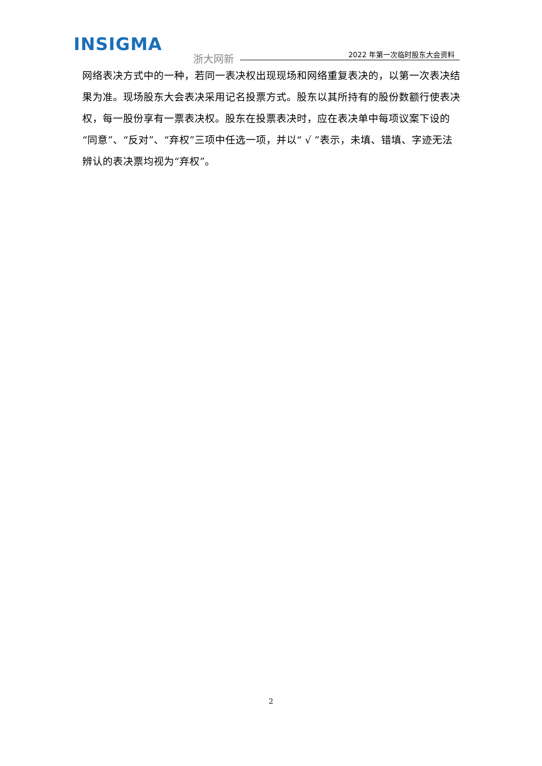INSIGMA
浙大网新 2022 年第一次临时股东大会资料
网络表决方式中的一种，若同一表决权出现现场和网络重复表决的，以第一次表决结果为准。现场股东大会表决采用记名投票方式。股东以其所持有的股份数额行使表决权，每一股份享有一票表决权。股东在投票表决时，应在表决单中每项议案下设的“同意”、“反对”、“弃权”三项中任选一项，并以“ √ ”表示，未填、错填、字迹无法辨认的表决票均视为“弃权”。
2